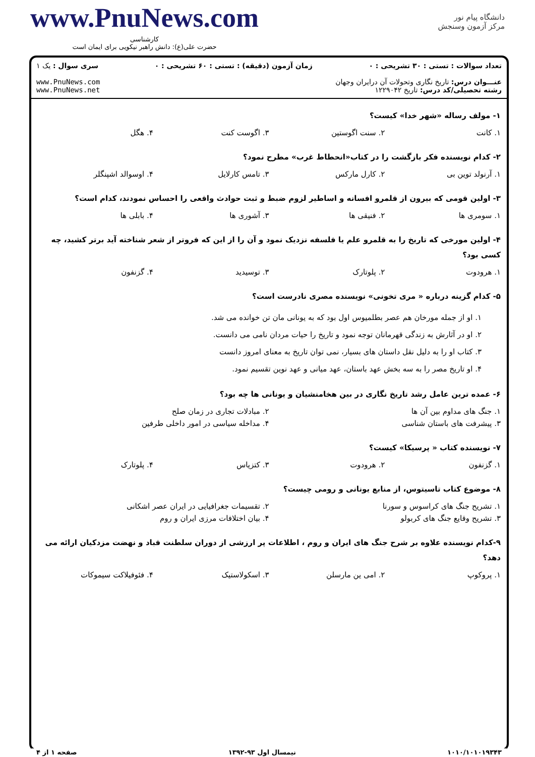www.PnuNews.com
کارشناسی
حضرت علی(ع): دانش راهبر نیکویی برای ایمان است
دانشگاه پیام نور
مرکز آزمون وسنجش
تعداد سوالات : تستی : ۳۰ تشریحی : ۰ زمان آزمون (دقیقه) : تستی : ۶۰ تشریحی : ۰ سری سوال : یک ۱
عنـــوان درس: تاریخ نگاری وتحولات آن درایران وجهان
رشته تحصیلی/کد درس: تاریخ ۱۲۲۹۰۴۲
www.PnuNews.com
www.PnuNews.net
۱- مولف رساله «شهر خدا» کیست؟
۱. کانت ۲. سنت اگوستین ۳. اگوست کنت ۴. هگل
۲- کدام نویسنده فکر بازگشت را در کتاب«انحطاط غرب» مطرح نمود؟
۱. آرنولد توین بی ۲. کارل مارکس ۳. تامس کارلایل ۴. اوسوالد اشپنگلر
۳- اولین قومی که بیرون از قلمرو افسانه و اساطیر لزوم ضبط و ثبت حوادث واقعی را احساس نمودند، کدام است؟
۱. سومری ها ۲. فنیقی ها ۳. آشوری ها ۴. بابلی ها
۴- اولین مورخی که تاریخ را به قلمرو علم یا فلسفه نزدیک نمود و آن را از این که فروتر از شعر شناخته آید برتر کشید، چه کسی بود؟
۱. هرودوت ۲. پلوتارک ۳. توسیدید ۴. گزنفون
۵- کدام گزینه درباره « مری تخونی» نویسنده مصری نادرست است؟
۱. او از جمله مورخان هم عصر بطلمیوس اول بود که به یونانی مان تن خوانده می شد.
۲. او در آثارش به زندگی قهرمانان توجه نمود و تاریخ را حیات مردان نامی می دانست.
۳. کتاب او را به دلیل نقل داستان های بسیار، نمی توان تاریخ به معنای امروز دانست
۴. او تاریخ مصر را به سه بخش عهد باستان، عهد میانی و عهد نوین تقسیم نمود.
۶- عمده ترین عامل رشد تاریخ نگاری در بین هخامنشیان و یونانی ها چه بود؟
۱. جنگ های مداوم بین آن ها ۲. مبادلات تجاری در زمان صلح
۳. پیشرفت های باستان شناسی ۴. مداخله سیاسی در امور داخلی طرفین
۷- نویسنده کتاب « پرسیکا» کیست؟
۱. گزنفون ۲. هرودوت ۳. کتزیاس ۴. پلوتارک
۸- موضوع کتاب تاسیتوس، از منابع یونانی و رومی چیست؟
۱. تشریح جنگ های کراسوس و سورنا ۲. تقسیمات جغرافیایی در ایران عصر اشکانی
۳. تشریح وقایع جنگ های کربولو ۴. بیان اختلافات مرزی ایران و روم
۹-کدام نویسنده علاوه بر شرح جنگ های ایران و روم ، اطلاعات پر ارزشی از دوران سلطنت قباد و نهضت مزدکیان ارائه می دهد؟
۱. پروکوپ ۲. امی ین مارسلن ۳. اسکولاستیک ۴. فئوفیلاکت سیموکات
۱۰۱۰/۱۰۱۰۱۹۳۴۳ نیمسال اول ۹۳-۱۳۹۲ صفحه ۱ از ۴